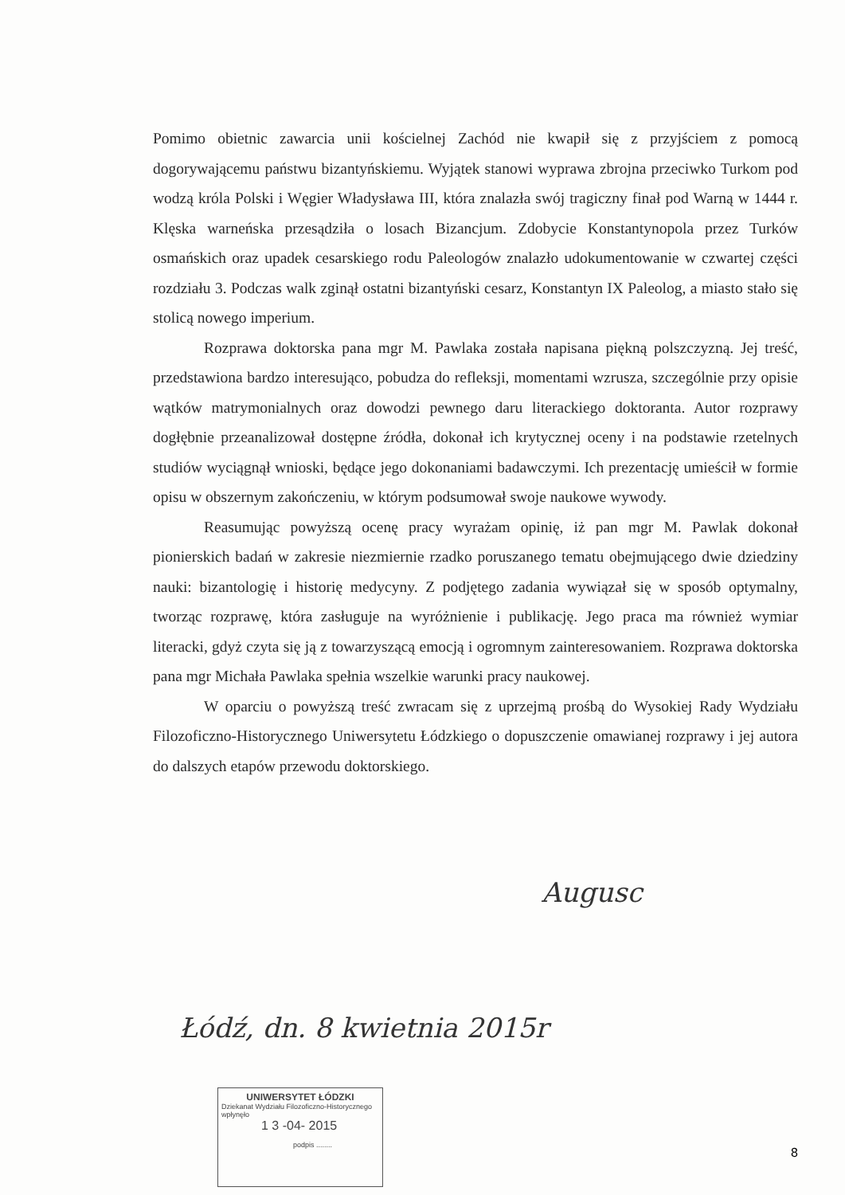Pomimo obietnic zawarcia unii kościelnej Zachód nie kwapił się z przyjściem z pomocą dogorywającemu państwu bizantyńskiemu. Wyjątek stanowi wyprawa zbrojna przeciwko Turkom pod wodzą króla Polski i Węgier Władysława III, która znalazła swój tragiczny finał pod Warną w 1444 r. Klęska warneńska przesądziła o losach Bizancjum. Zdobycie Konstantynopola przez Turków osmańskich oraz upadek cesarskiego rodu Paleologów znalazło udokumentowanie w czwartej części rozdziału 3. Podczas walk zginął ostatni bizantyński cesarz, Konstantyn IX Paleolog, a miasto stało się stolicą nowego imperium.
Rozprawa doktorska pana mgr M. Pawlaka została napisana piękną polszczyzną. Jej treść, przedstawiona bardzo interesująco, pobudza do refleksji, momentami wzrusza, szczególnie przy opisie wątków matrymonialnych oraz dowodzi pewnego daru literackiego doktoranta. Autor rozprawy dogłębnie przeanalizował dostępne źródła, dokonał ich krytycznej oceny i na podstawie rzetelnych studiów wyciągnął wnioski, będące jego dokonaniami badawczymi. Ich prezentację umieścił w formie opisu w obszernym zakończeniu, w którym podsumował swoje naukowe wywody.
Reasumując powyższą ocenę pracy wyrażam opinię, iż pan mgr M. Pawlak dokonał pionierskich badań w zakresie niezmiernie rzadko poruszanego tematu obejmującego dwie dziedziny nauki: bizantologię i historię medycyny. Z podjętego zadania wywiązał się w sposób optymalny, tworząc rozprawę, która zasługuje na wyróżnienie i publikację. Jego praca ma również wymiar literacki, gdyż czyta się ją z towarzyszącą emocją i ogromnym zainteresowaniem. Rozprawa doktorska pana mgr Michała Pawlaka spełnia wszelkie warunki pracy naukowej.
W oparciu o powyższą treść zwracam się z uprzejmą prośbą do Wysokiej Rady Wydziału Filozoficzno-Historycznego Uniwersytetu Łódzkiego o dopuszczenie omawianej rozprawy i jej autora do dalszych etapów przewodu doktorskiego.
Augusc
Łódź, dn. 8 kwietnia 2015r
UNIWERSYTET ŁÓDZKI
Dziekanat Wydziału Filozoficzno-Historycznego
wpłynęło
1 3 -04- 2015
podpis ........
8